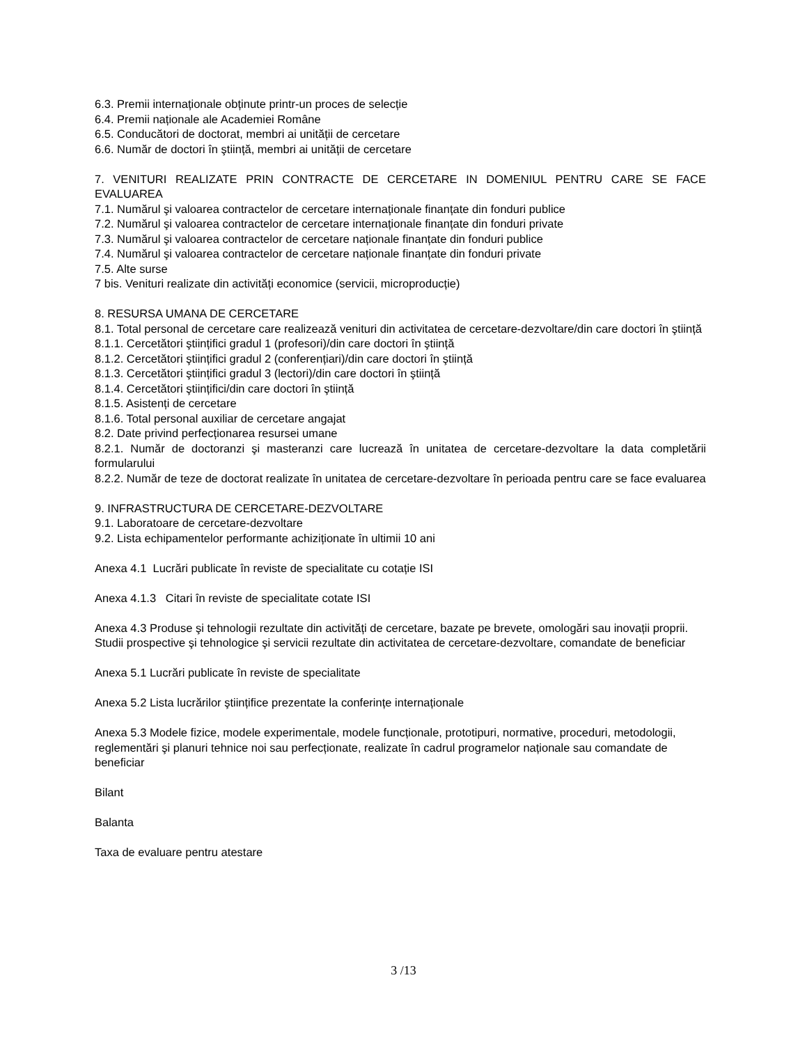6.3. Premii internaționale obținute printr-un proces de selecție
6.4. Premii naționale ale Academiei Române
6.5. Conducători de doctorat, membri ai unității de cercetare
6.6. Număr de doctori în ştiință, membri ai unității de cercetare
7. VENITURI REALIZATE PRIN CONTRACTE DE CERCETARE IN DOMENIUL PENTRU CARE SE FACE EVALUAREA
7.1. Numărul şi valoarea contractelor de cercetare internaționale finanțate din fonduri publice
7.2. Numărul şi valoarea contractelor de cercetare internaționale finanțate din fonduri private
7.3. Numărul şi valoarea contractelor de cercetare naționale finanțate din fonduri publice
7.4. Numărul şi valoarea contractelor de cercetare naționale finanțate din fonduri private
7.5. Alte surse
7 bis. Venituri realizate din activități economice (servicii, microproducție)
8. RESURSA UMANA DE CERCETARE
8.1. Total personal de cercetare care realizează venituri din activitatea de cercetare-dezvoltare/din care doctori în ştiință
8.1.1. Cercetători ştiințifici gradul 1 (profesori)/din care doctori în ştiință
8.1.2. Cercetători ştiințifici gradul 2 (conferențiari)/din care doctori în ştiință
8.1.3. Cercetători ştiințifici gradul 3 (lectori)/din care doctori în ştiință
8.1.4. Cercetători ştiințifici/din care doctori în ştiință
8.1.5. Asistenți de cercetare
8.1.6. Total personal auxiliar de cercetare angajat
8.2. Date privind perfecționarea resursei umane
8.2.1. Număr de doctoranzi şi masteranzi care lucrează în unitatea de cercetare-dezvoltare la data completării formularului
8.2.2. Număr de teze de doctorat realizate în unitatea de cercetare-dezvoltare în perioada pentru care se face evaluarea
9. INFRASTRUCTURA DE CERCETARE-DEZVOLTARE
9.1. Laboratoare de cercetare-dezvoltare
9.2. Lista echipamentelor performante achiziționate în ultimii 10 ani
Anexa 4.1 Lucrări publicate în reviste de specialitate cu cotație ISI
Anexa 4.1.3 Citari în reviste de specialitate cotate ISI
Anexa 4.3 Produse şi tehnologii rezultate din activități de cercetare, bazate pe brevete, omologări sau inovații proprii. Studii prospective şi tehnologice şi servicii rezultate din activitatea de cercetare-dezvoltare, comandate de beneficiar
Anexa 5.1 Lucrări publicate în reviste de specialitate
Anexa 5.2 Lista lucrărilor ştiințifice prezentate la conferințe internaționale
Anexa 5.3 Modele fizice, modele experimentale, modele funcționale, prototipuri, normative, proceduri, metodologii, reglementări şi planuri tehnice noi sau perfecționate, realizate în cadrul programelor naționale sau comandate de beneficiar
Bilant
Balanta
Taxa de evaluare pentru atestare
3 /13